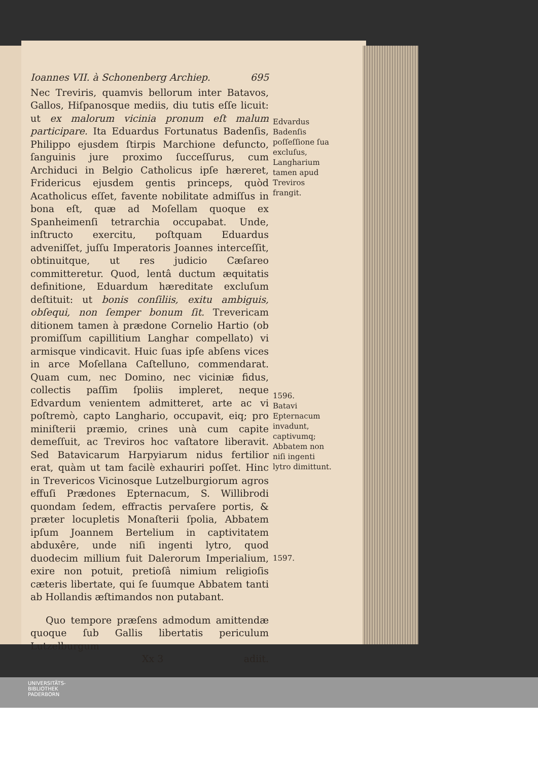Ioannes VII. à Schonenberg Archiep. 695
Nec Treviris, quamvis bellorum inter Batavos, Gallos, Hiſpanosque mediis, diu tutis eſſe licuit: ut ex malorum vicinia pronum eſt malum participare. Ita Eduardus Fortunatus Badenſis, Philippo ejusdem ſtirpis Marchione defuncto, ſanguinis jure proximo ſucceſſurus, cum Archiduci in Belgio Catholicus ipſe hæreret, Fridericus ejusdem gentis princeps, quòd Acatholicus eſſet, favente nobilitate admiſſus in bona eſt, quæ ad Moſellam quoque ex Spanheimenſi tetrarchia occupabat. Unde, inſtructo exercitu, poſtquam Eduardus adveniſſet, juſſu Imperatoris Joannes interceſſit, obtinuitque, ut res judicio Cæſareo committeretur. Quod, lentâ ductum æquitatis definitione, Eduardum hæreditate excluſum deſtituit: ut bonis conſiliis, exitu ambiguis, obſequi, non ſemper bonum ſit. Trevericam ditionem tamen à prædone Cornelio Hartio (ob promiſſum capillitium Langhar compellato) vi armisque vindicavit. Huic ſuas ipſe abſens vices in arce Moſellana Caſtelluno, commendarat. Quam cum, nec Domino, nec viciniæ fidus, collectis paſſim ſpoliis impleret, neque Edvardum venientem admitteret, arte ac vi poſtremò, capto Langhario, occupavit, eiq; pro miniſterii præmio, crines unà cum capite demeſſuit, ac Treviros hoc vaſtatore liberavit. Sed Batavicarum Harpyiarum nidus fertilior erat, quàm ut tam facilè exhauriri poſſet. Hinc in Trevericos Vicinosque Lutzelburgiorum agros effuſi Prædones Epternacum, S. Willibrodi quondam ſedem, effractis pervaſere portis, & præter locupletis Monaſterii ſpolia, Abbatem ipſum Joannem Bertelium in captivitatem abduxêre, unde niſi ingenti lytro, quod duodecim millium fuit Dalerorum Imperialium, exire non potuit, pretioſâ nimium religioſis cæteris libertate, qui ſe ſuumque Abbatem tanti ab Hollandis æſtimandos non putabant.
Quo tempore præſens admodum amittendæ quoque ſub Gallis libertatis periculum Lutzelburgum
Xx 3 adiit.
Edvardus Badenſis poſſeſſione ſua excluſus, Langharium tamen apud Treviros frangit.
1596.
Batavi Epternacum invadunt, captivumq; Abbatem non niſi ingenti lytro dimittunt.
1597.
UNIVERSITÄTS-
BIBLIOTHEK
PADERBORN